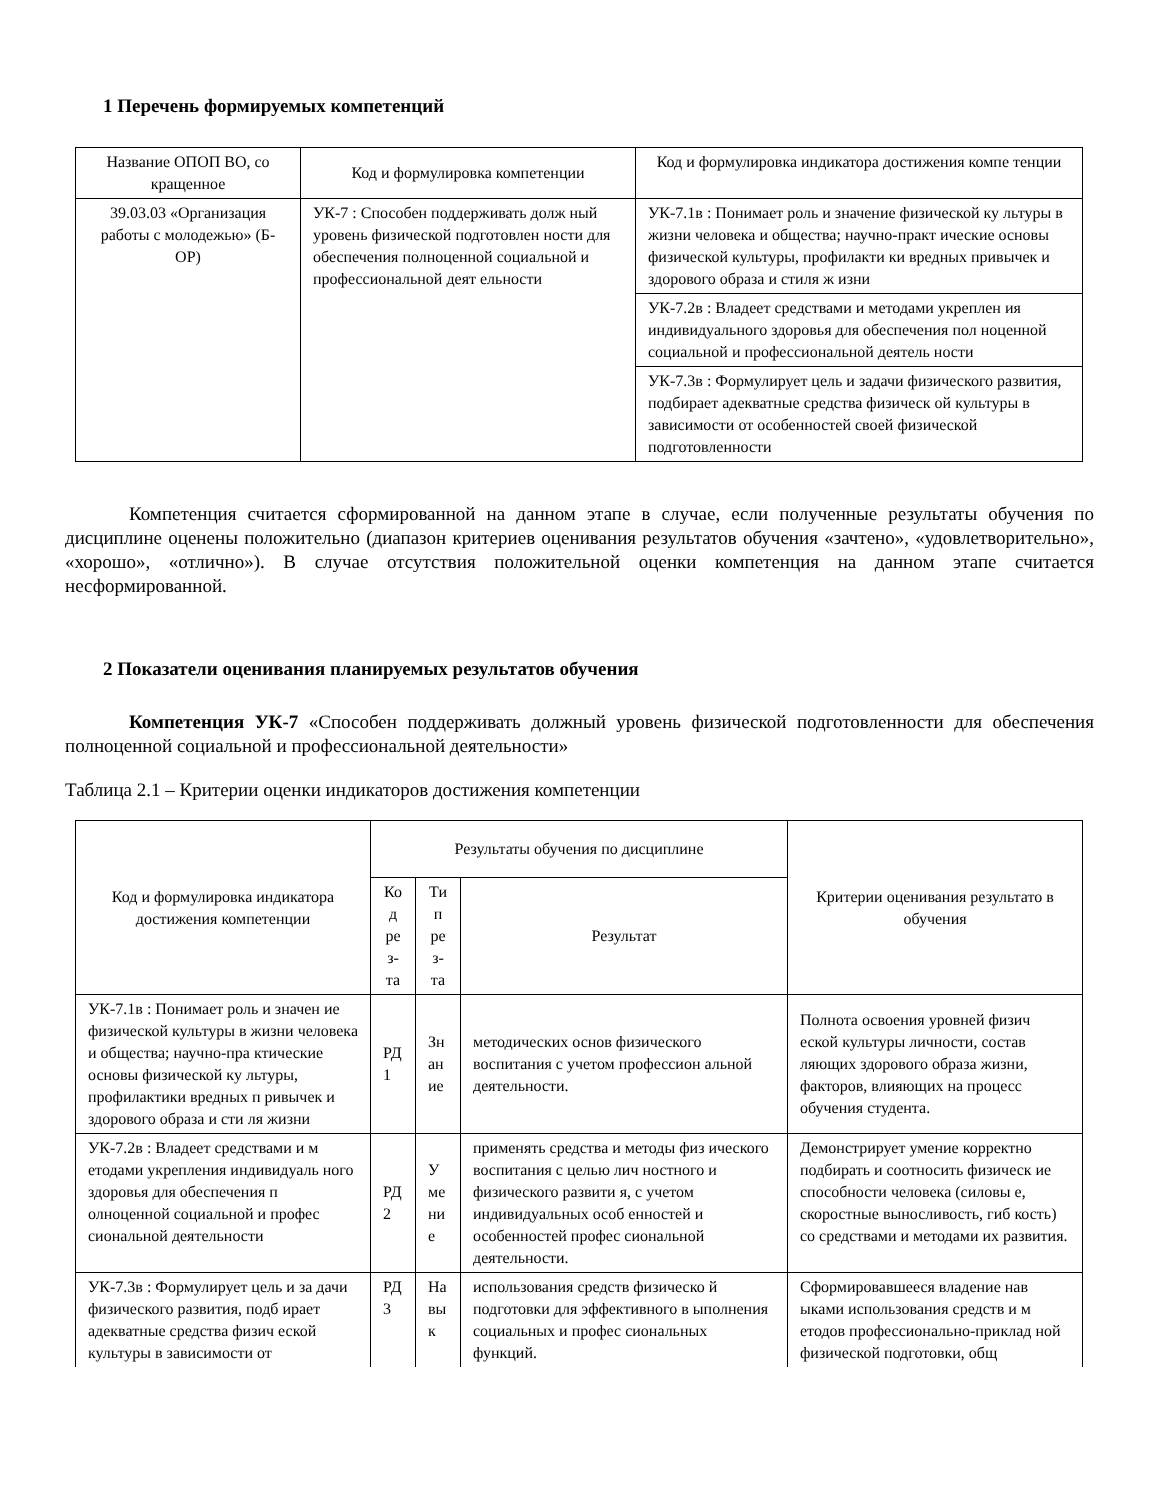1 Перечень формируемых компетенций
| Название ОПОП ВО, со кращенное | Код и формулировка компетенции | Код и формулировка индикатора достижения компе тенции |
| --- | --- | --- |
| 39.03.03 «Организация работы с молодежью» (Б-ОР) | УК-7 : Способен поддерживать долж ный уровень физической подготовлен ности для обеспечения полноценной социальной и профессиональной деят ельности | УК-7.1в : Понимает роль и значение физической ку льтуры в жизни человека и общества; научно-практ ические основы физической культуры, профилакти ки вредных привычек и здорового образа и стиля ж изни |
| | | УК-7.2в : Владеет средствами и методами укреплен ия индивидуального здоровья для обеспечения пол ноценной социальной и профессиональной деятель ности |
| | | УК-7.3в : Формулирует цель и задачи физического развития, подбирает адекватные средства физическ ой культуры в зависимости от особенностей своей физической подготовленности |
Компетенция считается сформированной на данном этапе в случае, если полученные результаты обучения по дисциплине оценены положительно (диапазон критериев оценивания результатов обучения «зачтено», «удовлетворительно», «хорошо», «отлично»). В случае отсутствия положительной оценки компетенция на данном этапе считается несформированной.
2 Показатели оценивания планируемых результатов обучения
Компетенция УК-7 «Способен поддерживать должный уровень физической подготовленности для обеспечения полноценной социальной и профессиональной деятельности»
Таблица 2.1 – Критерии оценки индикаторов достижения компетенции
| Код и формулировка индикатора достижения компетенции | Результаты обучения по дисциплине | | | Критерии оценивания результато в обучения |
| --- | --- | --- | --- | --- |
| | Ко д ре з- та | Ти п ре з- та | Результат | |
| УК-7.1в : Понимает роль и значен ие физической культуры в жизни человека и общества; научно-пра ктические основы физической ку льтуры, профилактики вредных п ривычек и здорового образа и сти ля жизни | РД 1 | Зн ан ие | методических основ физического воспитания с учетом профессион альной деятельности. | Полнота освоения уровней физич еской культуры личности, состав ляющих здорового образа жизни, факторов, влияющих на процесс обучения студента. |
| УК-7.2в : Владеет средствами и м етодами укрепления индивидуаль ного здоровья для обеспечения п олноценной социальной и профес сиональной деятельности | РД 2 | У ме ни е | применять средства и методы физ ического воспитания с целью лич ностного и физического развити я, с учетом индивидуальных особ енностей и особенностей профес сиональной деятельности. | Демонстрирует умение корректно подбирать и соотносить физическ ие способности человека (силовы е, скоростные выносливость, гиб кость) со средствами и методами их развития. |
| УК-7.3в : Формулирует цель и за дачи физического развития, подб ирает адекватные средства физич еской культуры в зависимости от | РД 3 | На вы к | использования средств физическо й подготовки для эффективного в ыполнения социальных и профес сиональных функций. | Сформировавшееся владение нав ыками использования средств и м етодов профессионально-приклад ной физической подготовки, общ |